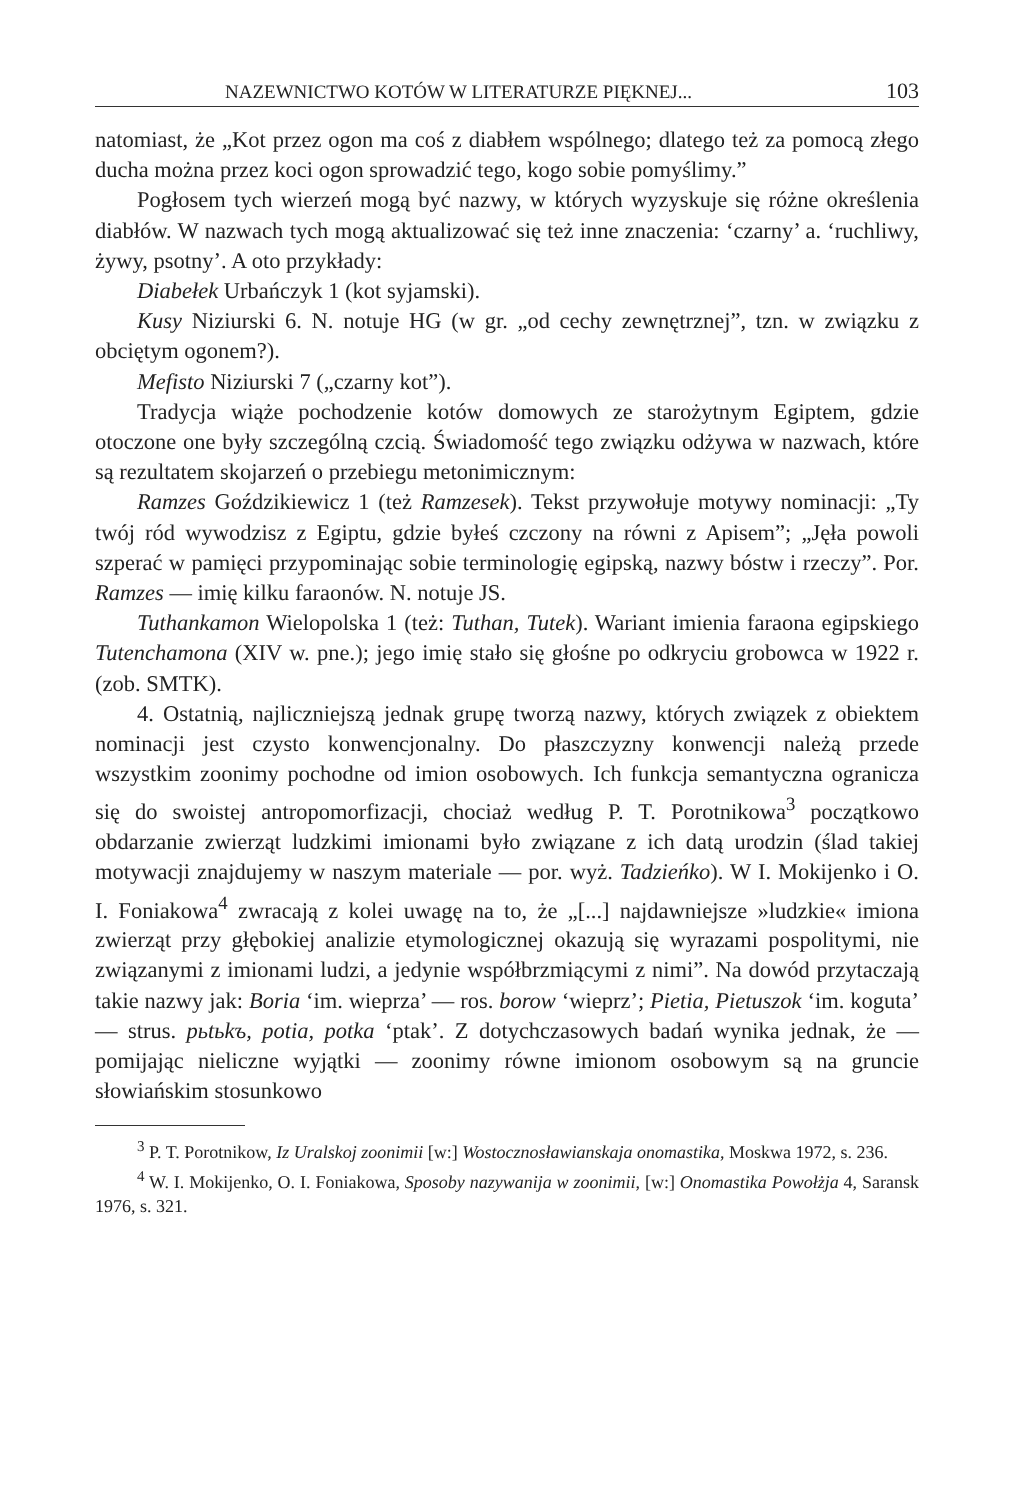NAZEWNICTWO KOTÓW W LITERATURZE PIĘKNEJ... 103
natomiast, że „Kot przez ogon ma coś z diabłem wspólnego; dlatego też za pomocą złego ducha można przez koci ogon sprowadzić tego, kogo sobie pomyślimy.”
Pogłosem tych wierzeń mogą być nazwy, w których wyzyskuje się różne określenia diabłów. W nazwach tych mogą aktualizować się też inne znaczenia: ‘czarny’ a. ‘ruchliwy, żywy, psotny’. A oto przykłady:
Diabełek Urbańczyk 1 (kot syjamski).
Kusy Niziurski 6. N. notuje HG (w gr. „od cechy zewnętrznej”, tzn. w związku z obciętym ogonem?).
Mefisto Niziurski 7 („czarny kot”).
Tradycja wiąże pochodzenie kotów domowych ze starożytnym Egiptem, gdzie otoczone one były szczególną czcią. Świadomość tego związku odżywa w nazwach, które są rezultatem skojarzeń o przebiegu metonimicznym:
Ramzes Goździkiewicz 1 (też Ramzesek). Tekst przywołuje motywy nominacji: „Ty twój ród wywodzisz z Egiptu, gdzie byłeś czczony na równi z Apisem”; „Jęła powoli szperać w pamięci przypominając sobie terminologię egipską, nazwy bóstw i rzeczy”. Por. Ramzes — imię kilku faraonów. N. notuje JS.
Tuthankamon Wielopolska 1 (też: Tuthan, Tutek). Wariant imienia faraona egipskiego Tutenchamona (XIV w. pne.); jego imię stało się głośne po odkryciu grobowca w 1922 r. (zob. SMTK).
4. Ostatnią, najliczniejszą jednak grupę tworzą nazwy, których związek z obiektem nominacji jest czysto konwencjonalny. Do płaszczyzny konwencji należą przede wszystkim zoonimy pochodne od imion osobowych. Ich funkcja semantyczna ogranicza się do swoistej antropomorfizacji, chociaż według P. T. Porotnikowa<sup>3</sup> początkowo obdarzanie zwierząt ludzkimi imionami było związane z ich datą urodzin (ślad takiej motywacji znajdujemy w naszym materiale — por. wyż. Tadzieńko). W I. Mokijenko i O. I. Foniakowa<sup>4</sup> zwracają z kolei uwagę na to, że „[...] najdawniejsze »ludzkie« imiona zwierząt przy głębokiej analizie etymologicznej okazują się wyrazami pospolitymi, nie związanymi z imionami ludzi, a jedynie współbrzmiącymi z nimi”. Na dowód przytaczają takie nazwy jak: Boria ‘im. wieprza’ — ros. borow ‘wieprz’; Pietia, Pietuszok ‘im. koguta’ — strus. pьtьkъ, potia, potka ‘ptak’. Z dotychczasowych badań wynika jednak, że — pomijając nieliczne wyjątki — zoonimy równe imionom osobowym są na gruncie słowiańskim stosunkowo
<sup>3</sup> P. T. Porotnikow, Iz Uralskoj zoonimii [w:] Wostocznosławianskaja onomastika, Moskwa 1972, s. 236.
<sup>4</sup> W. I. Mokijenko, O. I. Foniakowa, Sposoby nazywanija w zoonimii, [w:] Onomastika Powołżja 4, Saransk 1976, s. 321.